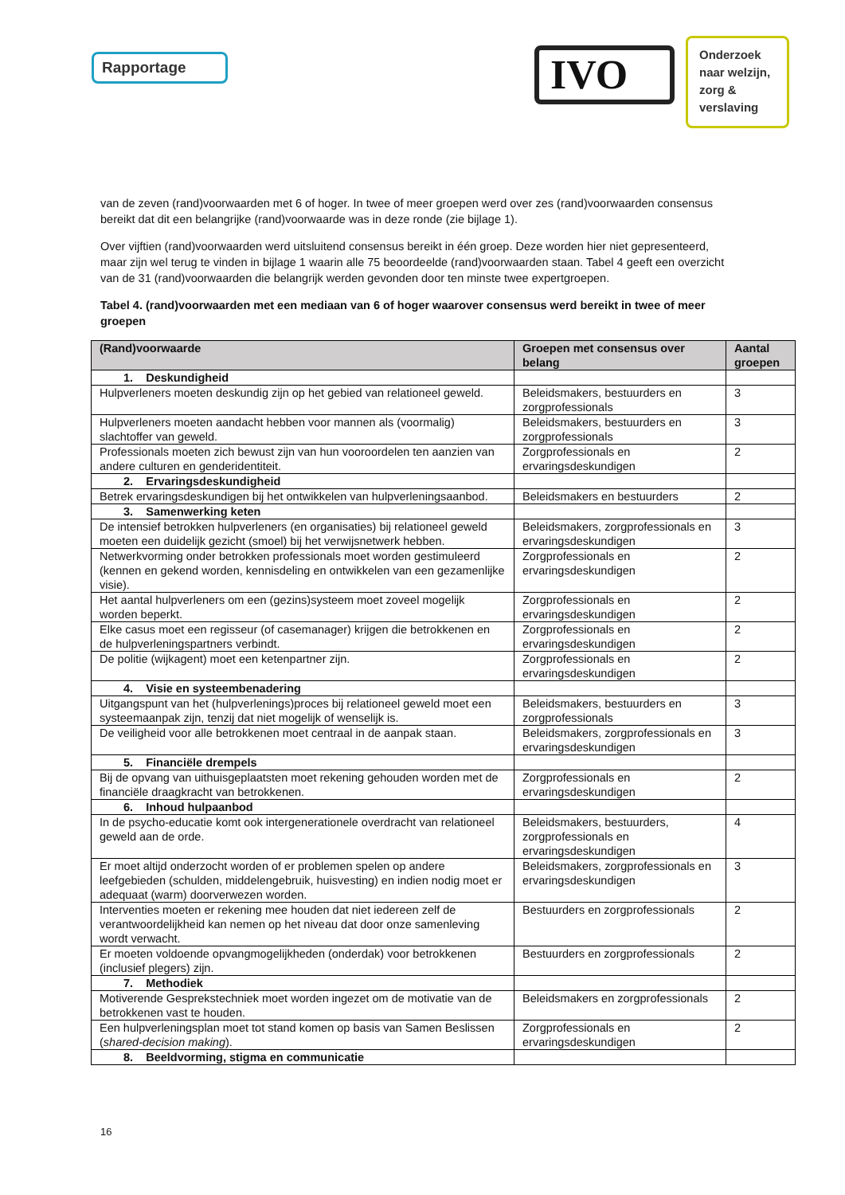Rapportage
IVO
Onderzoek
naar welzijn,
zorg &
verslaving
van de zeven (rand)voorwaarden met 6 of hoger. In twee of meer groepen werd over zes (rand)voorwaarden consensus bereikt dat dit een belangrijke (rand)voorwaarde was in deze ronde (zie bijlage 1).
Over vijftien (rand)voorwaarden werd uitsluitend consensus bereikt in één groep. Deze worden hier niet gepresenteerd, maar zijn wel terug te vinden in bijlage 1 waarin alle 75 beoordeelde (rand)voorwaarden staan. Tabel 4 geeft een overzicht van de 31 (rand)voorwaarden die belangrijk werden gevonden door ten minste twee expertgroepen.
Tabel 4. (rand)voorwaarden met een mediaan van 6 of hoger waarover consensus werd bereikt in twee of meer groepen
| (Rand)voorwaarde | Groepen met consensus over belang | Aantal groepen |
| --- | --- | --- |
| 1. Deskundigheid | | |
| Hulpverleners moeten deskundig zijn op het gebied van relationeel geweld. | Beleidsmakers, bestuurders en zorgprofessionals | 3 |
| Hulpverleners moeten aandacht hebben voor mannen als (voormalig) slachtoffer van geweld. | Beleidsmakers, bestuurders en zorgprofessionals | 3 |
| Professionals moeten zich bewust zijn van hun vooroordelen ten aanzien van andere culturen en genderidentiteit. | Zorgprofessionals en ervaringsdeskundigen | 2 |
| 2. Ervaringsdeskundigheid | | |
| Betrek ervaringsdeskundigen bij het ontwikkelen van hulpverleningsaanbod. | Beleidsmakers en bestuurders | 2 |
| 3. Samenwerking keten | | |
| De intensief betrokken hulpverleners (en organisaties) bij relationeel geweld moeten een duidelijk gezicht (smoel) bij het verwijsnetwerk hebben. | Beleidsmakers, zorgprofessionals en ervaringsdeskundigen | 3 |
| Netwerkvorming onder betrokken professionals moet worden gestimuleerd (kennen en gekend worden, kennisdeling en ontwikkelen van een gezamenlijke visie). | Zorgprofessionals en ervaringsdeskundigen | 2 |
| Het aantal hulpverleners om een (gezins)systeem moet zoveel mogelijk worden beperkt. | Zorgprofessionals en ervaringsdeskundigen | 2 |
| Elke casus moet een regisseur (of casemanager) krijgen die betrokkenen en de hulpverleningspartners verbindt. | Zorgprofessionals en ervaringsdeskundigen | 2 |
| De politie (wijkagent) moet een ketenpartner zijn. | Zorgprofessionals en ervaringsdeskundigen | 2 |
| 4. Visie en systeembenadering | | |
| Uitgangspunt van het (hulpverlenings)proces bij relationeel geweld moet een systeemaanpak zijn, tenzij dat niet mogelijk of wenselijk is. | Beleidsmakers, bestuurders en zorgprofessionals | 3 |
| De veiligheid voor alle betrokkenen moet centraal in de aanpak staan. | Beleidsmakers, zorgprofessionals en ervaringsdeskundigen | 3 |
| 5. Financiële drempels | | |
| Bij de opvang van uithuisgeplaatsten moet rekening gehouden worden met de financiële draagkracht van betrokkenen. | Zorgprofessionals en ervaringsdeskundigen | 2 |
| 6. Inhoud hulpaanbod | | |
| In de psycho-educatie komt ook intergenerationele overdracht van relationeel geweld aan de orde. | Beleidsmakers, bestuurders, zorgprofessionals en ervaringsdeskundigen | 4 |
| Er moet altijd onderzocht worden of er problemen spelen op andere leefgebieden (schulden, middelengebruik, huisvesting) en indien nodig moet er adequaat (warm) doorverwezen worden. | Beleidsmakers, zorgprofessionals en ervaringsdeskundigen | 3 |
| Interventies moeten er rekening mee houden dat niet iedereen zelf de verantwoordelijkheid kan nemen op het niveau dat door onze samenleving wordt verwacht. | Bestuurders en zorgprofessionals | 2 |
| Er moeten voldoende opvangmogelijkheden (onderdak) voor betrokkenen (inclusief plegers) zijn. | Bestuurders en zorgprofessionals | 2 |
| 7. Methodiek | | |
| Motiverende Gesprekstechniek moet worden ingezet om de motivatie van de betrokkenen vast te houden. | Beleidsmakers en zorgprofessionals | 2 |
| Een hulpverleningsplan moet tot stand komen op basis van Samen Beslissen ( shared-decision making ). | Zorgprofessionals en ervaringsdeskundigen | 2 |
| 8. Beeldvorming, stigma en communicatie | | |
16